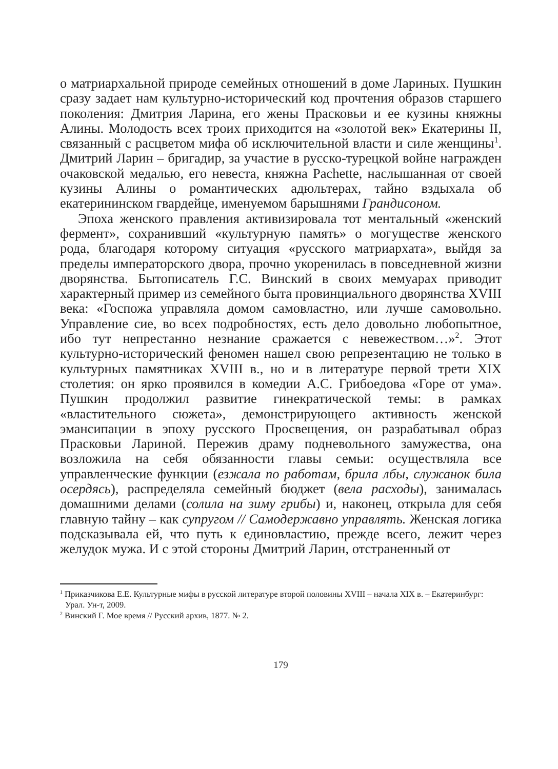о матриархальной природе семейных отношений в доме Лариных. Пушкин сразу задает нам культурно-исторический код прочтения образов старшего поколения: Дмитрия Ларина, его жены Прасковьи и ее кузины княжны Алины. Молодость всех троих приходится на «золотой век» Екатерины II, связанный с расцветом мифа об исклю­чительной власти и силе женщины<sup>1</sup>. Дмитрий Ларин – бригадир, за участие в русско-турецкой войне награжден очаковской медалью, его невеста, княжна Pachette, наслышанная от своей кузины Алины о ро­мантических адюльтерах, тайно вздыхала об екатерининском гвар­дейце, именуемом барышнями Грандисоном.
Эпоха женского правления активизировала тот ментальный «женский фермент», сохранивший «культурную память» о могуще­стве женского рода, благодаря которому ситуация «русского матри­архата», выйдя за пределы императорского двора, прочно укорени­лась в повседневной жизни дворянства. Бытописатель Г.С. Винский в своих мемуарах приводит характерный пример из семейного быта провинциального дворянства XVIII века: «Госпожа управляла домом самовластно, или лучше самовольно. Управление сие, во всех под­робностях, есть дело довольно любопытное, ибо тут непрестанно не­знание сражается с невежеством…»<sup>2</sup>. Этот культурно-исторический феномен нашел свою репрезентацию не только в культурных памят­никах XVIII в., но и в литературе первой трети XIX столетия: он ярко проявился в комедии А.С. Грибоедова «Горе от ума». Пушкин продол­жил развитие гинекратической темы: в рамках «властительного сю­жета», демонстрирующего активность женской эмансипации в эпоху русского Просвещения, он разрабатывал образ Прасковьи Лариной. Пережив драму подневольного замужества, она возложила на себя обязанности главы семьи: осуществляла все управленческие функ­ции (езжала по работам, брила лбы, служанок била осердясь), рас­пределяла семейный бюджет (вела расходы), занималась домашними делами (солила на зиму грибы) и, наконец, открыла для себя главную тайну – как супругом // Самодержавно управлять. Женская логика подсказывала ей, что путь к единовластию, прежде всего, лежит через желудок мужа. И с этой стороны Дмитрий Ларин, отстраненный от
<sup>1</sup> Приказчикова Е.Е. Культурные мифы в русской литературе второй половины XVIII – начала XIX в. – Екатеринбург: Урал. Ун-т, 2009.
<sup>2</sup> Винский Г. Мое время // Русский архив, 1877. № 2.
179